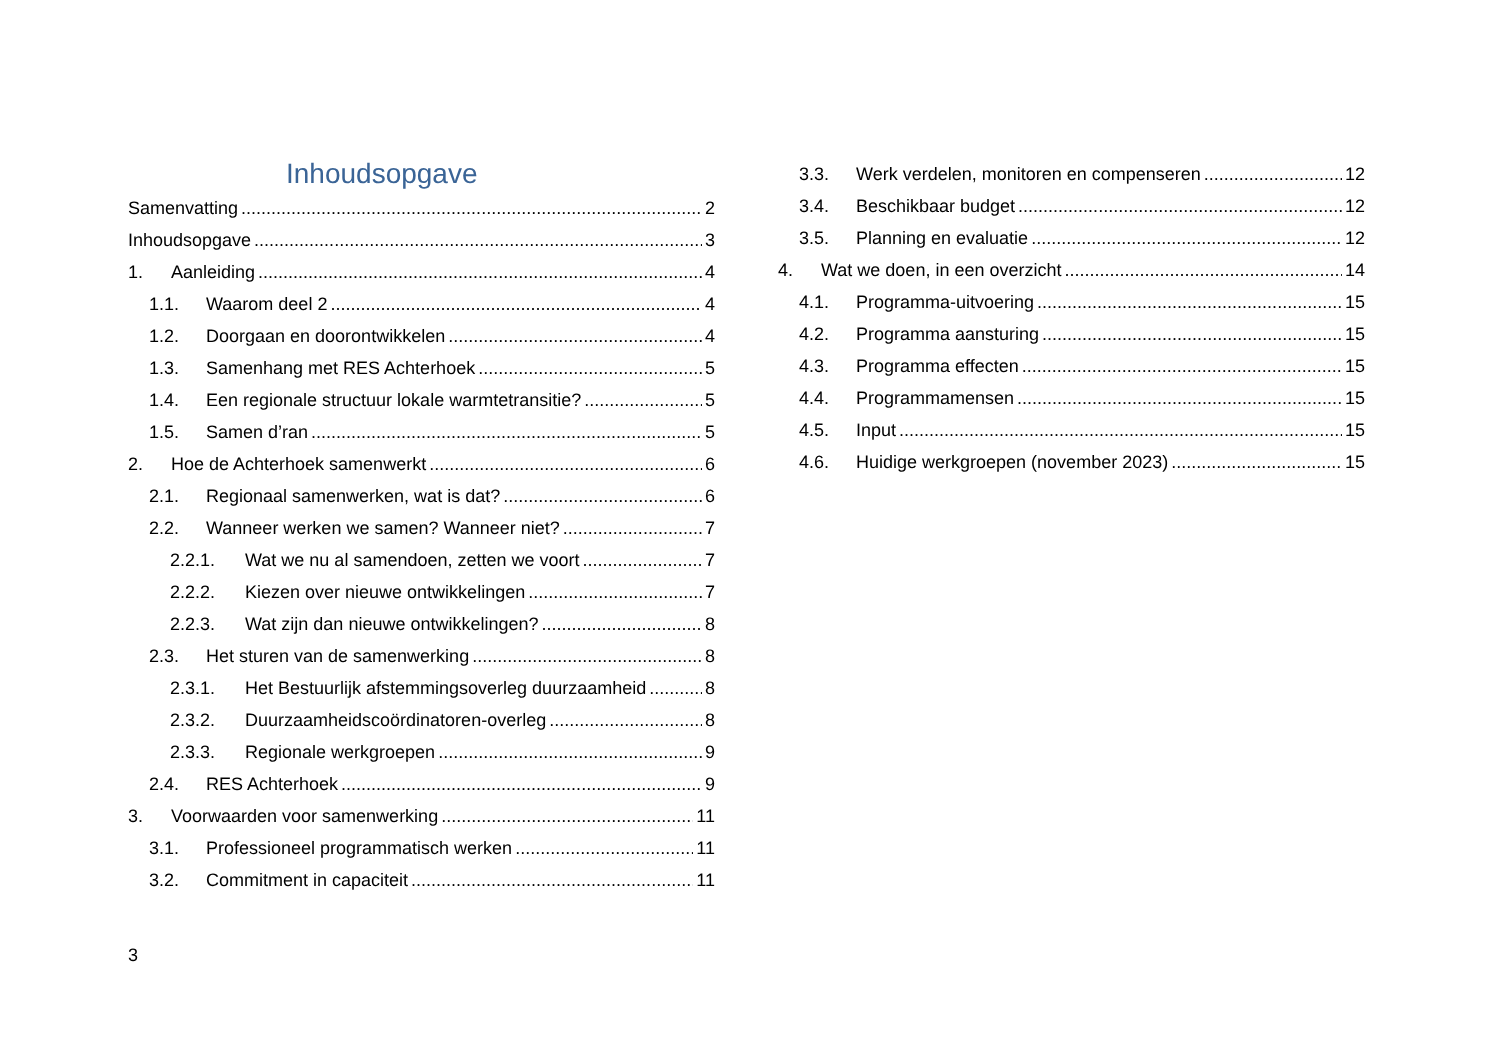Inhoudsopgave
Samenvatting 2
Inhoudsopgave 3
1. Aanleiding 4
1.1. Waarom deel 2 4
1.2. Doorgaan en doorontwikkelen 4
1.3. Samenhang met RES Achterhoek 5
1.4. Een regionale structuur lokale warmtetransitie? 5
1.5. Samen d’ran 5
2. Hoe de Achterhoek samenwerkt 6
2.1. Regionaal samenwerken, wat is dat? 6
2.2. Wanneer werken we samen? Wanneer niet? 7
2.2.1. Wat we nu al samendoen, zetten we voort 7
2.2.2. Kiezen over nieuwe ontwikkelingen 7
2.2.3. Wat zijn dan nieuwe ontwikkelingen? 8
2.3. Het sturen van de samenwerking 8
2.3.1. Het Bestuurlijk afstemmingsoverleg duurzaamheid 8
2.3.2. Duurzaamheidscoördinatoren-overleg 8
2.3.3. Regionale werkgroepen 9
2.4. RES Achterhoek 9
3. Voorwaarden voor samenwerking 11
3.1. Professioneel programmatisch werken 11
3.2. Commitment in capaciteit 11
3.3. Werk verdelen, monitoren en compenseren 12
3.4. Beschikbaar budget 12
3.5. Planning en evaluatie 12
4. Wat we doen, in een overzicht 14
4.1. Programma-uitvoering 15
4.2. Programma aansturing 15
4.3. Programma effecten 15
4.4. Programmamensen 15
4.5. Input 15
4.6. Huidige werkgroepen (november 2023) 15
3